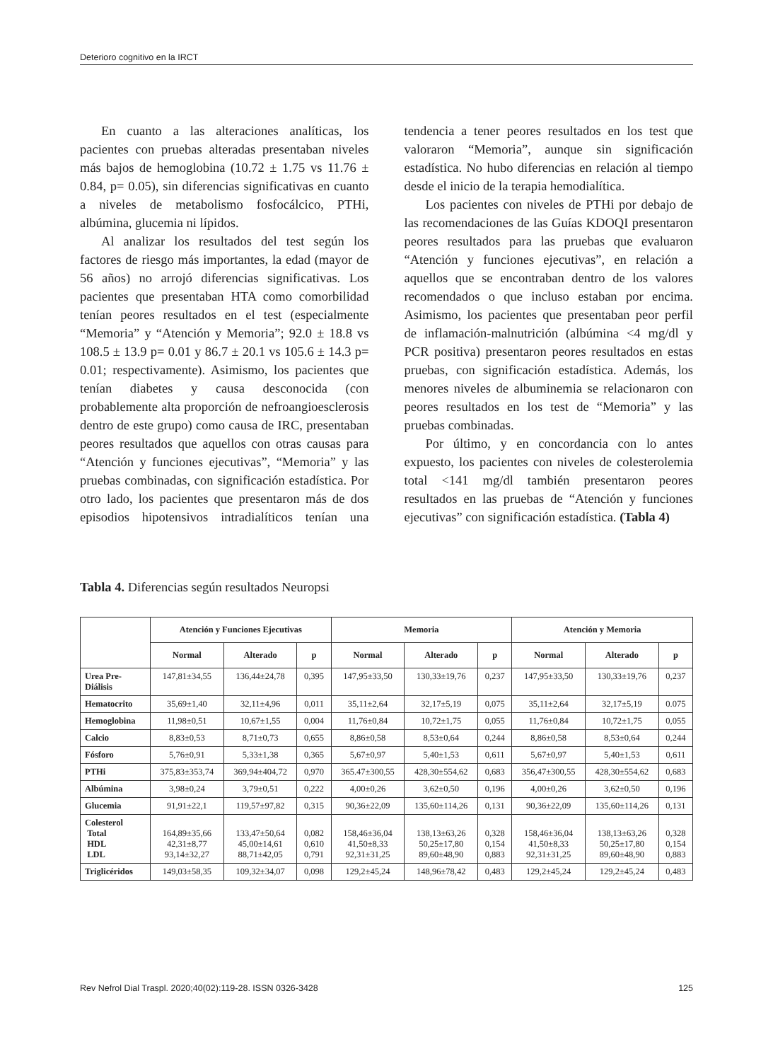Deterioro cognitivo en la IRCT
En cuanto a las alteraciones analíticas, los pacientes con pruebas alteradas presentaban niveles más bajos de hemoglobina (10.72 ± 1.75 vs 11.76 ± 0.84, p= 0.05), sin diferencias significativas en cuanto a niveles de metabolismo fosfocálcico, PTHi, albúmina, glucemia ni lípidos.
Al analizar los resultados del test según los factores de riesgo más importantes, la edad (mayor de 56 años) no arrojó diferencias significativas. Los pacientes que presentaban HTA como comorbilidad tenían peores resultados en el test (especialmente “Memoria” y “Atención y Memoria”; 92.0 ± 18.8 vs 108.5 ± 13.9 p= 0.01 y 86.7 ± 20.1 vs 105.6 ± 14.3 p= 0.01; respectivamente). Asimismo, los pacientes que tenían diabetes y causa desconocida (con probablemente alta proporción de nefroangioesclerosis dentro de este grupo) como causa de IRC, presentaban peores resultados que aquellos con otras causas para “Atención y funciones ejecutivas”, “Memoria” y las pruebas combinadas, con significación estadística. Por otro lado, los pacientes que presentaron más de dos episodios hipotensivos intradialíticos tenían una tendencia a tener peores resultados en los test que valoraron “Memoria”, aunque sin significación estadística. No hubo diferencias en relación al tiempo desde el inicio de la terapia hemodialítica.
Los pacientes con niveles de PTHi por debajo de las recomendaciones de las Guías KDOQI presentaron peores resultados para las pruebas que evaluaron “Atención y funciones ejecutivas”, en relación a aquellos que se encontraban dentro de los valores recomendados o que incluso estaban por encima. Asimismo, los pacientes que presentaban peor perfil de inflamación-malnutrición (albúmina <4 mg/dl y PCR positiva) presentaron peores resultados en estas pruebas, con significación estadística. Además, los menores niveles de albuminemia se relacionaron con peores resultados en los test de “Memoria” y las pruebas combinadas.
Por último, y en concordancia con lo antes expuesto, los pacientes con niveles de colesterolemia total <141 mg/dl también presentaron peores resultados en las pruebas de “Atención y funciones ejecutivas” con significación estadística. (Tabla 4)
Tabla 4. Diferencias según resultados Neuropsi
| | Atención y Funciones Ejecutivas | | | Memoria | | | Atención y Memoria | | |
| --- | --- | --- | --- | --- | --- | --- | --- | --- | --- |
| | Normal | Alterado | p | Normal | Alterado | p | Normal | Alterado | p |
| Urea Pre- Diálisis | 147,81±34,55 | 136,44±24,78 | 0,395 | 147,95±33,50 | 130,33±19,76 | 0,237 | 147,95±33,50 | 130,33±19,76 | 0,237 |
| Hematocrito | 35,69±1,40 | 32,11±4,96 | 0,011 | 35,11±2,64 | 32,17±5,19 | 0,075 | 35,11±2,64 | 32,17±5,19 | 0.075 |
| Hemoglobina | 11,98±0,51 | 10,67±1,55 | 0,004 | 11,76±0,84 | 10,72±1,75 | 0,055 | 11,76±0,84 | 10,72±1,75 | 0,055 |
| Calcio | 8,83±0,53 | 8,71±0,73 | 0,655 | 8,86±0,58 | 8,53±0,64 | 0,244 | 8,86±0,58 | 8,53±0,64 | 0,244 |
| Fósforo | 5,76±0,91 | 5,33±1,38 | 0,365 | 5,67±0,97 | 5,40±1,53 | 0,611 | 5,67±0,97 | 5,40±1,53 | 0,611 |
| PTHi | 375,83±353,74 | 369,94±404,72 | 0,970 | 365.47±300,55 | 428,30±554,62 | 0,683 | 356,47±300,55 | 428,30±554,62 | 0,683 |
| Albúmina | 3,98±0,24 | 3,79±0,51 | 0,222 | 4,00±0,26 | 3,62±0,50 | 0,196 | 4,00±0,26 | 3,62±0,50 | 0,196 |
| Glucemia | 91,91±22,1 | 119,57±97,82 | 0,315 | 90,36±22,09 | 135,60±114,26 | 0,131 | 90,36±22,09 | 135,60±114,26 | 0,131 |
| Colesterol Total HDL LDL | 164,89±35,66 42,31±8,77 93,14±32,27 | 133,47±50,64 45,00±14,61 88,71±42,05 | 0,082 0,610 0,791 | 158,46±36,04 41,50±8,33 92,31±31,25 | 138,13±63,26 50,25±17,80 89,60±48,90 | 0,328 0,154 0,883 | 158,46±36,04 41,50±8,33 92,31±31,25 | 138,13±63,26 50,25±17,80 89,60±48,90 | 0,328 0,154 0,883 |
| Triglicéridos | 149,03±58,35 | 109,32±34,07 | 0,098 | 129,2±45,24 | 148,96±78,42 | 0,483 | 129,2±45,24 | 129,2±45,24 | 0,483 |
Rev Nefrol Dial Traspl. 2020;40(02):119-28. ISSN 0326-3428 125